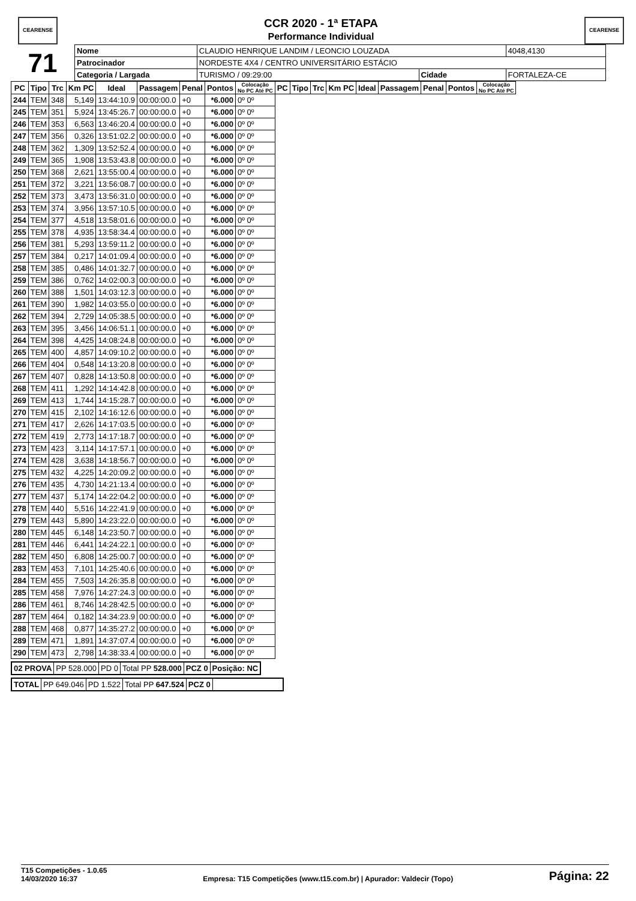CEARENSE
CCR 2020 - 1ª ETAPA
Performance Individual
CEARENSE
| 71 | Nome | CLAUDIO HENRIQUE LANDIM / LEONCIO LOUZADA | | | | 4048,4130 |
| | Patrocinador | NORDESTE 4X4 / CENTRO UNIVERSITÁRIO ESTÁCIO | | | | |
| | Categoria / Largada | | TURISMO / 09:29:00 | Cidade | FORTALEZA-CE | |
| PC | Tipo | Trc | Km PC | Ideal | Passagem | Penal | Pontos | Colocação No PC Até PC | PC | Tipo | Trc | Km PC | Ideal | Passagem | Penal | Pontos | Colocação No PC Até PC |
| --- | --- | --- | --- | --- | --- | --- | --- | --- | --- | --- | --- | --- | --- | --- | --- | --- | --- |
| 244 | TEM | 348 | 5,149 | 13:44:10.9 | 00:00:00.0 | +0 | *6.000 | 0º 0º | | | | | | | | | |
| 245 | TEM | 351 | 5,924 | 13:45:26.7 | 00:00:00.0 | +0 | *6.000 | 0º 0º | | | | | | | | | |
| 246 | TEM | 353 | 6,563 | 13:46:20.4 | 00:00:00.0 | +0 | *6.000 | 0º 0º | | | | | | | | | |
| 247 | TEM | 356 | 0,326 | 13:51:02.2 | 00:00:00.0 | +0 | *6.000 | 0º 0º | | | | | | | | | |
| 248 | TEM | 362 | 1,309 | 13:52:52.4 | 00:00:00.0 | +0 | *6.000 | 0º 0º | | | | | | | | | |
| 249 | TEM | 365 | 1,908 | 13:53:43.8 | 00:00:00.0 | +0 | *6.000 | 0º 0º | | | | | | | | | |
| 250 | TEM | 368 | 2,621 | 13:55:00.4 | 00:00:00.0 | +0 | *6.000 | 0º 0º | | | | | | | | | |
| 251 | TEM | 372 | 3,221 | 13:56:08.7 | 00:00:00.0 | +0 | *6.000 | 0º 0º | | | | | | | | | |
| 252 | TEM | 373 | 3,473 | 13:56:31.0 | 00:00:00.0 | +0 | *6.000 | 0º 0º | | | | | | | | | |
| 253 | TEM | 374 | 3,956 | 13:57:10.5 | 00:00:00.0 | +0 | *6.000 | 0º 0º | | | | | | | | | |
| 254 | TEM | 377 | 4,518 | 13:58:01.6 | 00:00:00.0 | +0 | *6.000 | 0º 0º | | | | | | | | | |
| 255 | TEM | 378 | 4,935 | 13:58:34.4 | 00:00:00.0 | +0 | *6.000 | 0º 0º | | | | | | | | | |
| 256 | TEM | 381 | 5,293 | 13:59:11.2 | 00:00:00.0 | +0 | *6.000 | 0º 0º | | | | | | | | | |
| 257 | TEM | 384 | 0,217 | 14:01:09.4 | 00:00:00.0 | +0 | *6.000 | 0º 0º | | | | | | | | | |
| 258 | TEM | 385 | 0,486 | 14:01:32.7 | 00:00:00.0 | +0 | *6.000 | 0º 0º | | | | | | | | | |
| 259 | TEM | 386 | 0,762 | 14:02:00.3 | 00:00:00.0 | +0 | *6.000 | 0º 0º | | | | | | | | | |
| 260 | TEM | 388 | 1,501 | 14:03:12.3 | 00:00:00.0 | +0 | *6.000 | 0º 0º | | | | | | | | | |
| 261 | TEM | 390 | 1,982 | 14:03:55.0 | 00:00:00.0 | +0 | *6.000 | 0º 0º | | | | | | | | | |
| 262 | TEM | 394 | 2,729 | 14:05:38.5 | 00:00:00.0 | +0 | *6.000 | 0º 0º | | | | | | | | | |
| 263 | TEM | 395 | 3,456 | 14:06:51.1 | 00:00:00.0 | +0 | *6.000 | 0º 0º | | | | | | | | | |
| 264 | TEM | 398 | 4,425 | 14:08:24.8 | 00:00:00.0 | +0 | *6.000 | 0º 0º | | | | | | | | | |
| 265 | TEM | 400 | 4,857 | 14:09:10.2 | 00:00:00.0 | +0 | *6.000 | 0º 0º | | | | | | | | | |
| 266 | TEM | 404 | 0,548 | 14:13:20.8 | 00:00:00.0 | +0 | *6.000 | 0º 0º | | | | | | | | | |
| 267 | TEM | 407 | 0,828 | 14:13:50.8 | 00:00:00.0 | +0 | *6.000 | 0º 0º | | | | | | | | | |
| 268 | TEM | 411 | 1,292 | 14:14:42.8 | 00:00:00.0 | +0 | *6.000 | 0º 0º | | | | | | | | | |
| 269 | TEM | 413 | 1,744 | 14:15:28.7 | 00:00:00.0 | +0 | *6.000 | 0º 0º | | | | | | | | | |
| 270 | TEM | 415 | 2,102 | 14:16:12.6 | 00:00:00.0 | +0 | *6.000 | 0º 0º | | | | | | | | | |
| 271 | TEM | 417 | 2,626 | 14:17:03.5 | 00:00:00.0 | +0 | *6.000 | 0º 0º | | | | | | | | | |
| 272 | TEM | 419 | 2,773 | 14:17:18.7 | 00:00:00.0 | +0 | *6.000 | 0º 0º | | | | | | | | | |
| 273 | TEM | 423 | 3,114 | 14:17:57.1 | 00:00:00.0 | +0 | *6.000 | 0º 0º | | | | | | | | | |
| 274 | TEM | 428 | 3,638 | 14:18:56.7 | 00:00:00.0 | +0 | *6.000 | 0º 0º | | | | | | | | | |
| 275 | TEM | 432 | 4,225 | 14:20:09.2 | 00:00:00.0 | +0 | *6.000 | 0º 0º | | | | | | | | | |
| 276 | TEM | 435 | 4,730 | 14:21:13.4 | 00:00:00.0 | +0 | *6.000 | 0º 0º | | | | | | | | | |
| 277 | TEM | 437 | 5,174 | 14:22:04.2 | 00:00:00.0 | +0 | *6.000 | 0º 0º | | | | | | | | | |
| 278 | TEM | 440 | 5,516 | 14:22:41.9 | 00:00:00.0 | +0 | *6.000 | 0º 0º | | | | | | | | | |
| 279 | TEM | 443 | 5,890 | 14:23:22.0 | 00:00:00.0 | +0 | *6.000 | 0º 0º | | | | | | | | | |
| 280 | TEM | 445 | 6,148 | 14:23:50.7 | 00:00:00.0 | +0 | *6.000 | 0º 0º | | | | | | | | | |
| 281 | TEM | 446 | 6,441 | 14:24:22.1 | 00:00:00.0 | +0 | *6.000 | 0º 0º | | | | | | | | | |
| 282 | TEM | 450 | 6,808 | 14:25:00.7 | 00:00:00.0 | +0 | *6.000 | 0º 0º | | | | | | | | | |
| 283 | TEM | 453 | 7,101 | 14:25:40.6 | 00:00:00.0 | +0 | *6.000 | 0º 0º | | | | | | | | | |
| 284 | TEM | 455 | 7,503 | 14:26:35.8 | 00:00:00.0 | +0 | *6.000 | 0º 0º | | | | | | | | | |
| 285 | TEM | 458 | 7,976 | 14:27:24.3 | 00:00:00.0 | +0 | *6.000 | 0º 0º | | | | | | | | | |
| 286 | TEM | 461 | 8,746 | 14:28:42.5 | 00:00:00.0 | +0 | *6.000 | 0º 0º | | | | | | | | | |
| 287 | TEM | 464 | 0,182 | 14:34:23.9 | 00:00:00.0 | +0 | *6.000 | 0º 0º | | | | | | | | | |
| 288 | TEM | 468 | 0,877 | 14:35:27.2 | 00:00:00.0 | +0 | *6.000 | 0º 0º | | | | | | | | | |
| 289 | TEM | 471 | 1,891 | 14:37:07.4 | 00:00:00.0 | +0 | *6.000 | 0º 0º | | | | | | | | | |
| 290 | TEM | 473 | 2,798 | 14:38:33.4 | 00:00:00.0 | +0 | *6.000 | 0º 0º | | | | | | | | | |
| 02 PROVA | PP 528.000 | PD 0 | Total PP 528.000 | PCZ 0 | Posição: NC |
| TOTAL | PP 649.046 | PD 1.522 | Total PP 647.524 | PCZ 0 | |
T15 Competições - 1.0.65
14/03/2020 16:37
Empresa: T15 Competições (www.t15.com.br) | Apurador: Valdecir (Topo)
Página: 22